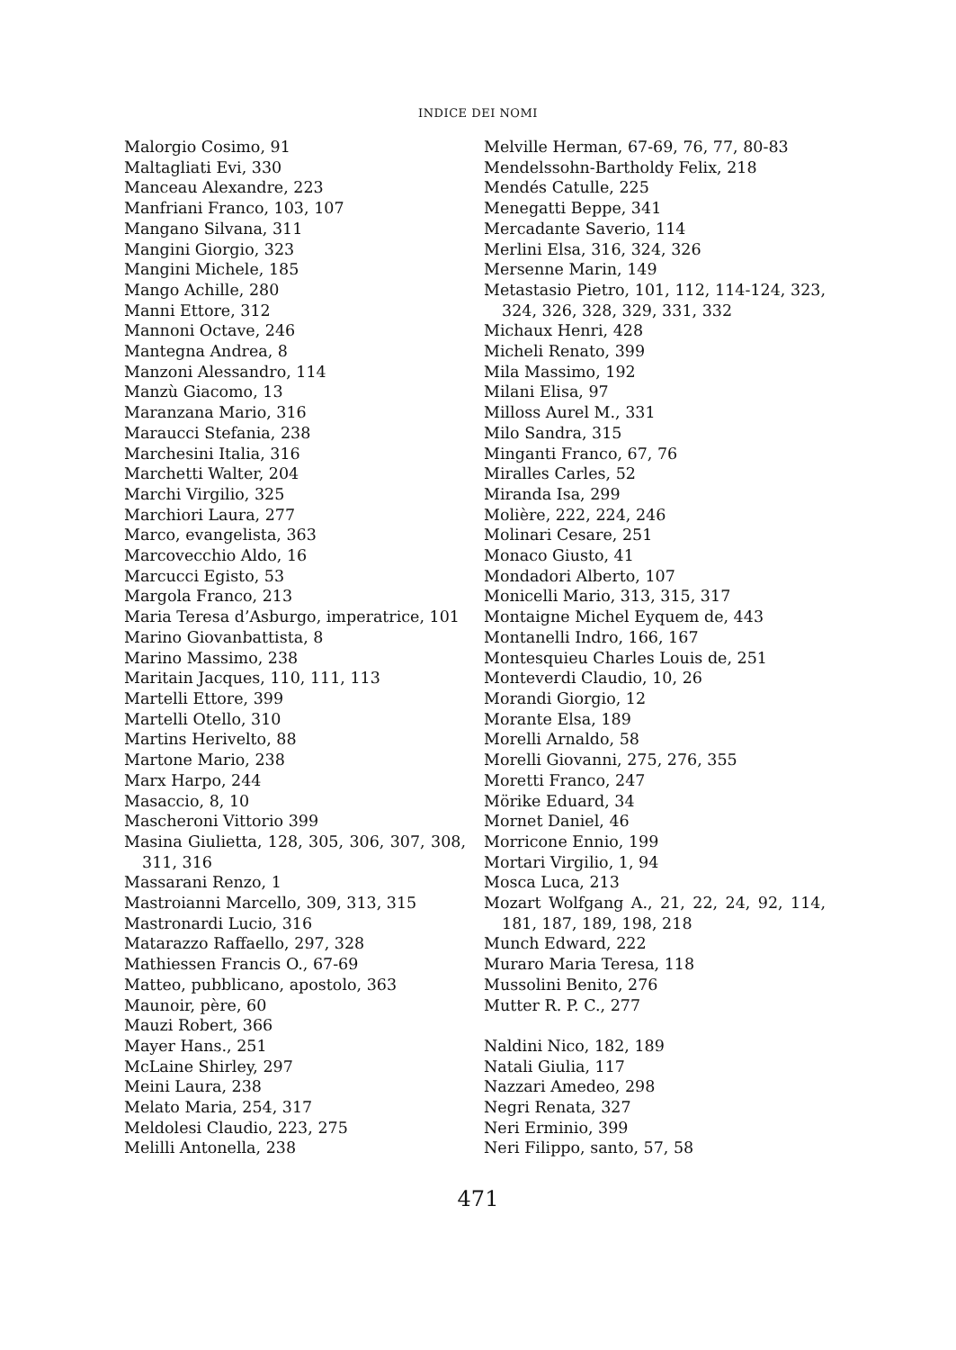INDICE DEI NOMI
Malorgio Cosimo, 91
Maltagliati Evi, 330
Manceau Alexandre, 223
Manfriani Franco, 103, 107
Mangano Silvana, 311
Mangini Giorgio, 323
Mangini Michele, 185
Mango Achille, 280
Manni Ettore, 312
Mannoni Octave, 246
Mantegna Andrea, 8
Manzoni Alessandro, 114
Manzù Giacomo, 13
Maranzana Mario, 316
Maraucci Stefania, 238
Marchesini Italia, 316
Marchetti Walter, 204
Marchi Virgilio, 325
Marchiori Laura, 277
Marco, evangelista, 363
Marcovecchio Aldo, 16
Marcucci Egisto, 53
Margola Franco, 213
Maria Teresa d’Asburgo, imperatrice, 101
Marino Giovanbattista, 8
Marino Massimo, 238
Maritain Jacques, 110, 111, 113
Martelli Ettore, 399
Martelli Otello, 310
Martins Herivelto, 88
Martone Mario, 238
Marx Harpo, 244
Masaccio, 8, 10
Mascheroni Vittorio 399
Masina Giulietta, 128, 305, 306, 307, 308, 311, 316
Massarani Renzo, 1
Mastroianni Marcello, 309, 313, 315
Mastronardi Lucio, 316
Matarazzo Raffaello, 297, 328
Mathiessen Francis O., 67-69
Matteo, pubblicano, apostolo, 363
Maunoir, père, 60
Mauzi Robert, 366
Mayer Hans., 251
McLaine Shirley, 297
Meini Laura, 238
Melato Maria, 254, 317
Meldolesi Claudio, 223, 275
Melilli Antonella, 238
Melville Herman, 67-69, 76, 77, 80-83
Mendelssohn-Bartholdy Felix, 218
Mendés Catulle, 225
Menegatti Beppe, 341
Mercadante Saverio, 114
Merlini Elsa, 316, 324, 326
Mersenne Marin, 149
Metastasio Pietro, 101, 112, 114-124, 323, 324, 326, 328, 329, 331, 332
Michaux Henri, 428
Micheli Renato, 399
Mila Massimo, 192
Milani Elisa, 97
Milloss Aurel M., 331
Milo Sandra, 315
Minganti Franco, 67, 76
Miralles Carles, 52
Miranda Isa, 299
Molière, 222, 224, 246
Molinari Cesare, 251
Monaco Giusto, 41
Mondadori Alberto, 107
Monicelli Mario, 313, 315, 317
Montaigne Michel Eyquem de, 443
Montanelli Indro, 166, 167
Montesquieu Charles Louis de, 251
Monteverdi Claudio, 10, 26
Morandi Giorgio, 12
Morante Elsa, 189
Morelli Arnaldo, 58
Morelli Giovanni, 275, 276, 355
Moretti Franco, 247
Mörike Eduard, 34
Mornet Daniel, 46
Morricone Ennio, 199
Mortari Virgilio, 1, 94
Mosca Luca, 213
Mozart Wolfgang A., 21, 22, 24, 92, 114, 181, 187, 189, 198, 218
Munch Edward, 222
Muraro Maria Teresa, 118
Mussolini Benito, 276
Mutter R. P. C., 277
Naldini Nico, 182, 189
Natali Giulia, 117
Nazzari Amedeo, 298
Negri Renata, 327
Neri Erminio, 399
Neri Filippo, santo, 57, 58
471